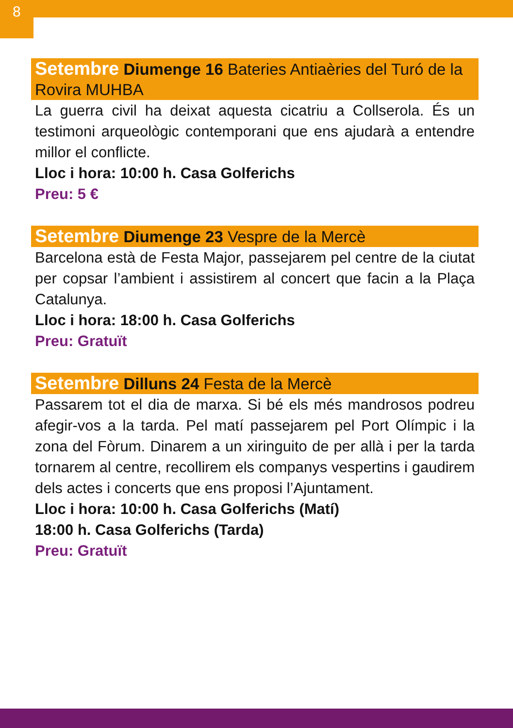8
Setembre Diumenge 16 Bateries Antiaèries del Turó de la Rovira MUHBA
La guerra civil ha deixat aquesta cicatriu a Collserola. És un testimoni arqueològic contemporani que ens ajudarà a entendre millor el conflicte.
Lloc i hora: 10:00 h. Casa Golferichs
Preu: 5 €
Setembre Diumenge 23 Vespre de la Mercè
Barcelona està de Festa Major, passejarem pel centre de la ciutat per copsar l’ambient i assistirem al concert que facin a la Plaça Catalunya.
Lloc i hora: 18:00 h. Casa Golferichs
Preu: Gratuït
Setembre Dilluns 24 Festa de la Mercè
Passarem tot el dia de marxa. Si bé els més mandrosos podreu afegir-vos a la tarda. Pel matí passejarem pel Port Olímpic i la zona del Fòrum. Dinarem a un xiringuito de per allà i per la tarda tornarem al centre, recollirem els companys vespertins i gaudirem dels actes i concerts que ens proposi l’Ajuntament.
Lloc i hora: 10:00 h. Casa Golferichs (Matí)
18:00 h. Casa Golferichs (Tarda)
Preu: Gratuït